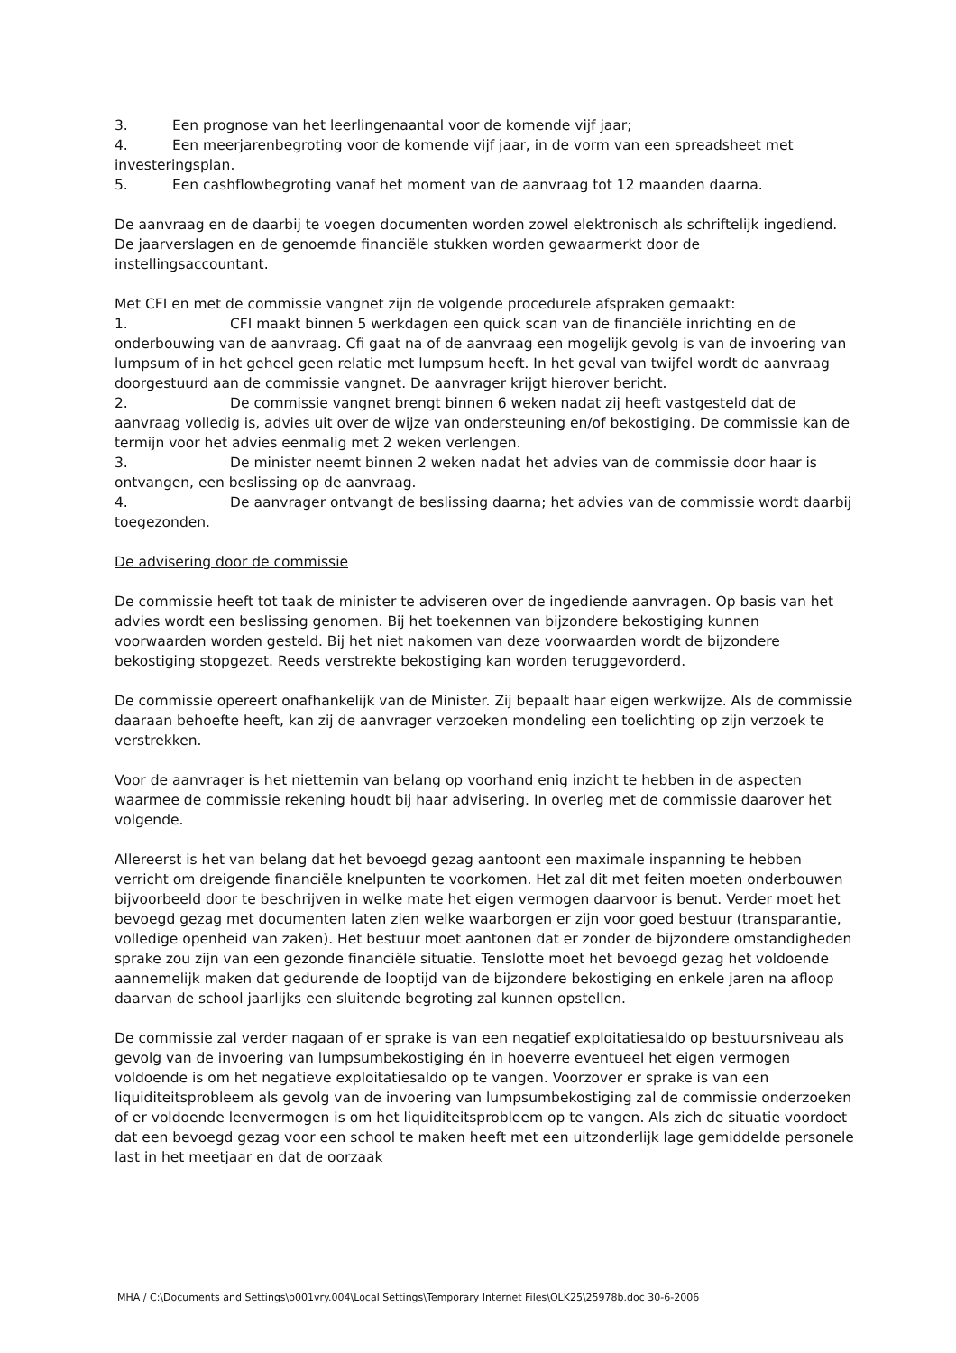3. Een prognose van het leerlingenaantal voor de komende vijf jaar;
4. Een meerjarenbegroting voor de komende vijf jaar, in de vorm van een spreadsheet met investeringsplan.
5. Een cashflowbegroting vanaf het moment van de aanvraag tot 12 maanden daarna.
De aanvraag en de daarbij te voegen documenten worden zowel elektronisch als schriftelijk ingediend. De jaarverslagen en de genoemde financiële stukken worden gewaarmerkt door de instellingsaccountant.
Met CFI en met de commissie vangnet zijn de volgende procedurele afspraken gemaakt:
1. CFI maakt binnen 5 werkdagen een quick scan van de financiële inrichting en de onderbouwing van de aanvraag. Cfi gaat na of de aanvraag een mogelijk gevolg is van de invoering van lumpsum of in het geheel geen relatie met lumpsum heeft. In het geval van twijfel wordt de aanvraag doorgestuurd aan de commissie vangnet. De aanvrager krijgt hierover bericht.
2. De commissie vangnet brengt binnen 6 weken nadat zij heeft vastgesteld dat de aanvraag volledig is, advies uit over de wijze van ondersteuning en/of bekostiging. De commissie kan de termijn voor het advies eenmalig met 2 weken verlengen.
3. De minister neemt binnen 2 weken nadat het advies van de commissie door haar is ontvangen, een beslissing op de aanvraag.
4. De aanvrager ontvangt de beslissing daarna; het advies van de commissie wordt daarbij toegezonden.
De advisering door de commissie
De commissie heeft tot taak de minister te adviseren over de ingediende aanvragen. Op basis van het advies wordt een beslissing genomen. Bij het toekennen van bijzondere bekostiging kunnen voorwaarden worden gesteld. Bij het niet nakomen van deze voorwaarden wordt de bijzondere bekostiging stopgezet. Reeds verstrekte bekostiging kan worden teruggevorderd.
De commissie opereert onafhankelijk van de Minister. Zij bepaalt haar eigen werkwijze. Als de commissie daaraan behoefte heeft, kan zij de aanvrager verzoeken mondeling een toelichting op zijn verzoek te verstrekken.
Voor de aanvrager is het niettemin van belang op voorhand enig inzicht te hebben in de aspecten waarmee de commissie rekening houdt bij haar advisering. In overleg met de commissie daarover het volgende.
Allereerst is het van belang dat het bevoegd gezag aantoont een maximale inspanning te hebben verricht om dreigende financiële knelpunten te voorkomen. Het zal dit met feiten moeten onderbouwen bijvoorbeeld door te beschrijven in welke mate het eigen vermogen daarvoor is benut. Verder moet het bevoegd gezag met documenten laten zien welke waarborgen er zijn voor goed bestuur (transparantie, volledige openheid van zaken). Het bestuur moet aantonen dat er zonder de bijzondere omstandigheden sprake zou zijn van een gezonde financiële situatie. Tenslotte moet het bevoegd gezag het voldoende aannemelijk maken dat gedurende de looptijd van de bijzondere bekostiging en enkele jaren na afloop daarvan de school jaarlijks een sluitende begroting zal kunnen opstellen.
De commissie zal verder nagaan of er sprake is van een negatief exploitatiesaldo op bestuursniveau als gevolg van de invoering van lumpsumbekostiging én in hoeverre eventueel het eigen vermogen voldoende is om het negatieve exploitatiesaldo op te vangen. Voorzover er sprake is van een liquiditeitsprobleem als gevolg van de invoering van lumpsumbekostiging zal de commissie onderzoeken of er voldoende leenvermogen is om het liquiditeitsprobleem op te vangen. Als zich de situatie voordoet dat een bevoegd gezag voor een school te maken heeft met een uitzonderlijk lage gemiddelde personele last in het meetjaar en dat de oorzaak
MHA / C:\Documents and Settings\o001vry.004\Local Settings\Temporary Internet Files\OLK25\25978b.doc 30-6-2006